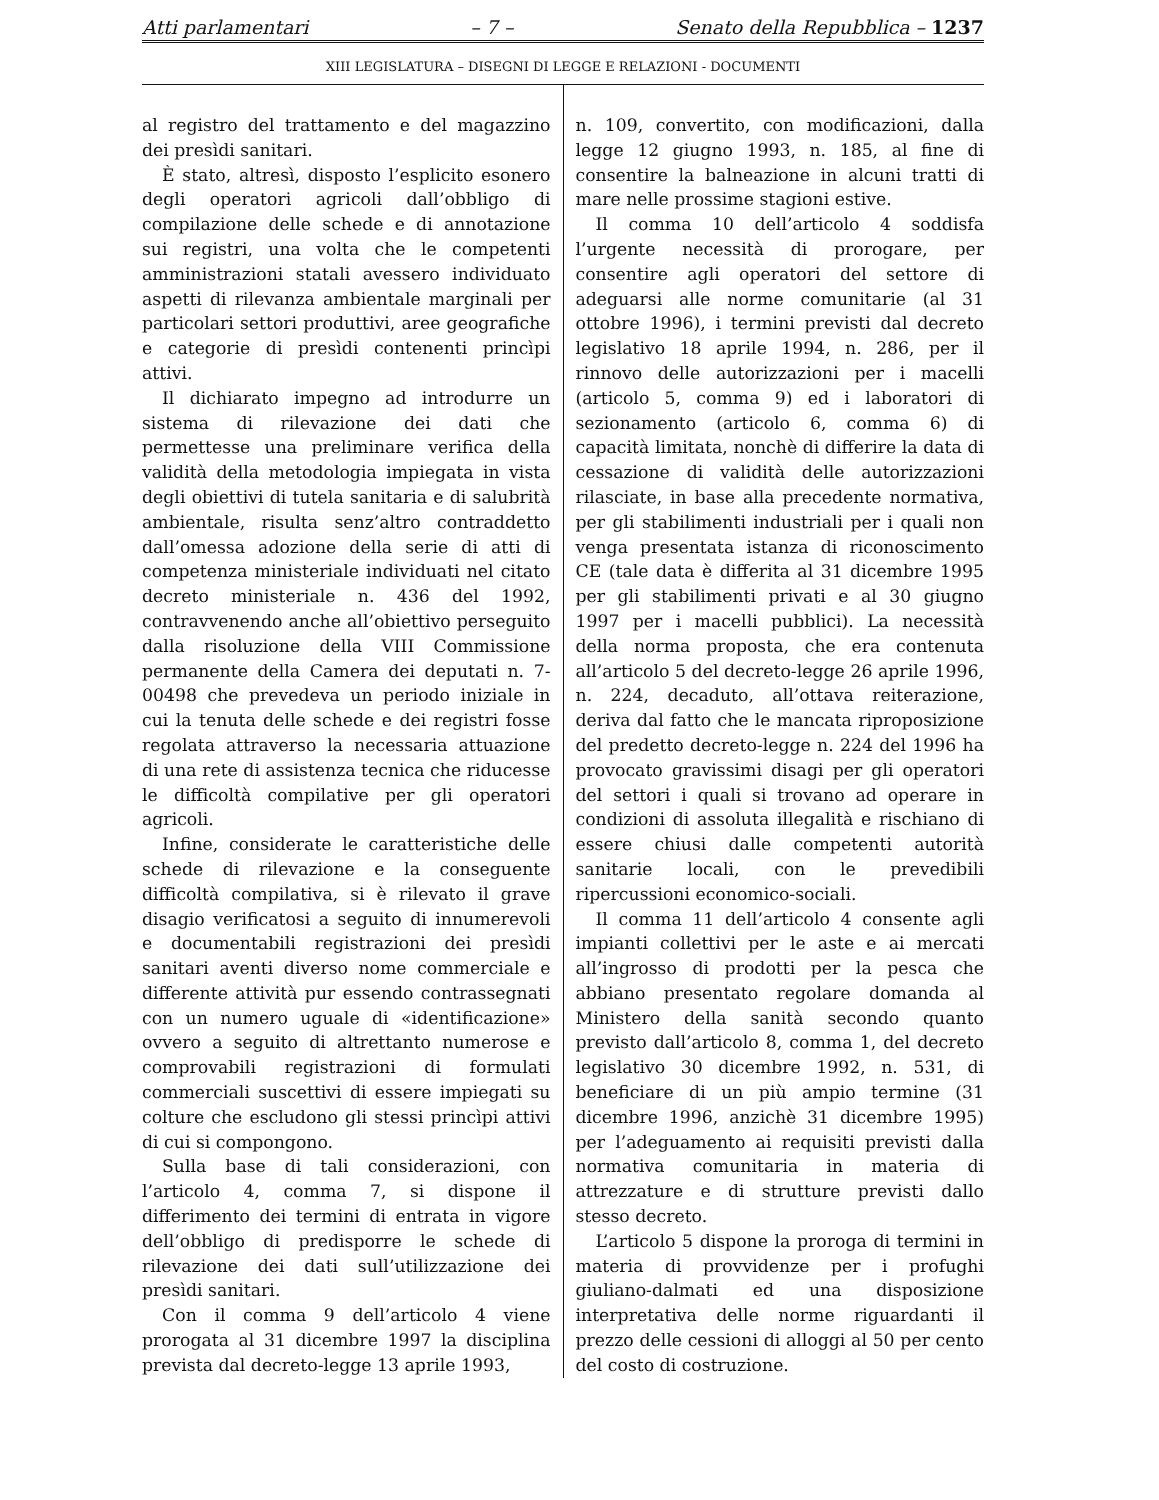Atti parlamentari – 7 – Senato della Repubblica – 1237
XIII LEGISLATURA – DISEGNI DI LEGGE E RELAZIONI - DOCUMENTI
al registro del trattamento e del magazzino dei presìdi sanitari.
È stato, altresì, disposto l’esplicito esonero degli operatori agricoli dall’obbligo di compilazione delle schede e di annotazione sui registri, una volta che le competenti amministrazioni statali avessero individuato aspetti di rilevanza ambientale marginali per particolari settori produttivi, aree geografiche e categorie di presìdi contenenti princìpi attivi.
Il dichiarato impegno ad introdurre un sistema di rilevazione dei dati che permettesse una preliminare verifica della validità della metodologia impiegata in vista degli obiettivi di tutela sanitaria e di salubrità ambientale, risulta senz’altro contraddetto dall’omessa adozione della serie di atti di competenza ministeriale individuati nel citato decreto ministeriale n. 436 del 1992, contravvenendo anche all’obiettivo perseguito dalla risoluzione della VIII Commissione permanente della Camera dei deputati n. 7-00498 che prevedeva un periodo iniziale in cui la tenuta delle schede e dei registri fosse regolata attraverso la necessaria attuazione di una rete di assistenza tecnica che riducesse le difficoltà compilative per gli operatori agricoli.
Infine, considerate le caratteristiche delle schede di rilevazione e la conseguente difficoltà compilativa, si è rilevato il grave disagio verificatosi a seguito di innumerevoli e documentabili registrazioni dei presìdi sanitari aventi diverso nome commerciale e differente attività pur essendo contrassegnati con un numero uguale di «identificazione» ovvero a seguito di altrettanto numerose e comprovabili registrazioni di formulati commerciali suscettivi di essere impiegati su colture che escludono gli stessi princìpi attivi di cui si compongono.
Sulla base di tali considerazioni, con l’articolo 4, comma 7, si dispone il differimento dei termini di entrata in vigore dell’obbligo di predisporre le schede di rilevazione dei dati sull’utilizzazione dei presìdi sanitari.
Con il comma 9 dell’articolo 4 viene prorogata al 31 dicembre 1997 la disciplina prevista dal decreto-legge 13 aprile 1993,
n. 109, convertito, con modificazioni, dalla legge 12 giugno 1993, n. 185, al fine di consentire la balneazione in alcuni tratti di mare nelle prossime stagioni estive.
Il comma 10 dell’articolo 4 soddisfa l’urgente necessità di prorogare, per consentire agli operatori del settore di adeguarsi alle norme comunitarie (al 31 ottobre 1996), i termini previsti dal decreto legislativo 18 aprile 1994, n. 286, per il rinnovo delle autorizzazioni per i macelli (articolo 5, comma 9) ed i laboratori di sezionamento (articolo 6, comma 6) di capacità limitata, nonchè di differire la data di cessazione di validità delle autorizzazioni rilasciate, in base alla precedente normativa, per gli stabilimenti industriali per i quali non venga presentata istanza di riconoscimento CE (tale data è differita al 31 dicembre 1995 per gli stabilimenti privati e al 30 giugno 1997 per i macelli pubblici). La necessità della norma proposta, che era contenuta all’articolo 5 del decreto-legge 26 aprile 1996, n. 224, decaduto, all’ottava reiterazione, deriva dal fatto che le mancata riproposizione del predetto decreto-legge n. 224 del 1996 ha provocato gravissimi disagi per gli operatori del settori i quali si trovano ad operare in condizioni di assoluta illegalità e rischiano di essere chiusi dalle competenti autorità sanitarie locali, con le prevedibili ripercussioni economico-sociali.
Il comma 11 dell’articolo 4 consente agli impianti collettivi per le aste e ai mercati all’ingrosso di prodotti per la pesca che abbiano presentato regolare domanda al Ministero della sanità secondo quanto previsto dall’articolo 8, comma 1, del decreto legislativo 30 dicembre 1992, n. 531, di beneficiare di un più ampio termine (31 dicembre 1996, anzichè 31 dicembre 1995) per l’adeguamento ai requisiti previsti dalla normativa comunitaria in materia di attrezzature e di strutture previsti dallo stesso decreto.
L’articolo 5 dispone la proroga di termini in materia di provvidenze per i profughi giuliano-dalmati ed una disposizione interpretativa delle norme riguardanti il prezzo delle cessioni di alloggi al 50 per cento del costo di costruzione.